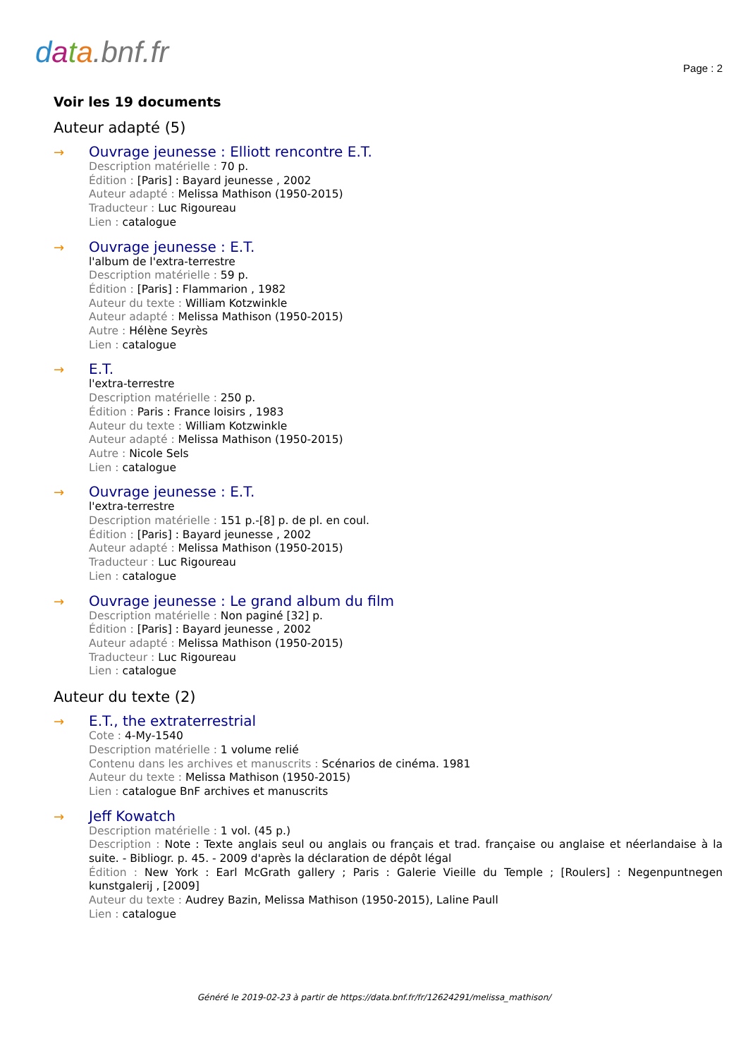data.bnf.fr
Page : 2
Voir les 19 documents
Auteur adapté (5)
→
Ouvrage jeunesse : Elliott rencontre E.T.
Description matérielle : 70 p.
Édition : [Paris] : Bayard jeunesse , 2002
Auteur adapté : Melissa Mathison (1950-2015)
Traducteur : Luc Rigoureau
Lien : catalogue
→
Ouvrage jeunesse : E.T.
l'album de l'extra-terrestre
Description matérielle : 59 p.
Édition : [Paris] : Flammarion , 1982
Auteur du texte : William Kotzwinkle
Auteur adapté : Melissa Mathison (1950-2015)
Autre : Hélène Seyrès
Lien : catalogue
→
E.T.
l'extra-terrestre
Description matérielle : 250 p.
Édition : Paris : France loisirs , 1983
Auteur du texte : William Kotzwinkle
Auteur adapté : Melissa Mathison (1950-2015)
Autre : Nicole Sels
Lien : catalogue
→
Ouvrage jeunesse : E.T.
l'extra-terrestre
Description matérielle : 151 p.-[8] p. de pl. en coul.
Édition : [Paris] : Bayard jeunesse , 2002
Auteur adapté : Melissa Mathison (1950-2015)
Traducteur : Luc Rigoureau
Lien : catalogue
→
Ouvrage jeunesse : Le grand album du film
Description matérielle : Non paginé [32] p.
Édition : [Paris] : Bayard jeunesse , 2002
Auteur adapté : Melissa Mathison (1950-2015)
Traducteur : Luc Rigoureau
Lien : catalogue
Auteur du texte (2)
→
E.T., the extraterrestrial
Cote : 4-My-1540
Description matérielle : 1 volume relié
Contenu dans les archives et manuscrits : Scénarios de cinéma. 1981
Auteur du texte : Melissa Mathison (1950-2015)
Lien : catalogue BnF archives et manuscrits
→
Jeff Kowatch
Description matérielle : 1 vol. (45 p.)
Description : Note : Texte anglais seul ou anglais ou français et trad. française ou anglaise et néerlandaise à la suite. - Bibliogr. p. 45. - 2009 d'après la déclaration de dépôt légal
Édition : New York : Earl McGrath gallery ; Paris : Galerie Vieille du Temple ; [Roulers] : Negenpuntnegen kunstgalerij , [2009]
Auteur du texte : Audrey Bazin, Melissa Mathison (1950-2015), Laline Paull
Lien : catalogue
Généré le 2019-02-23 à partir de https://data.bnf.fr/fr/12624291/melissa_mathison/